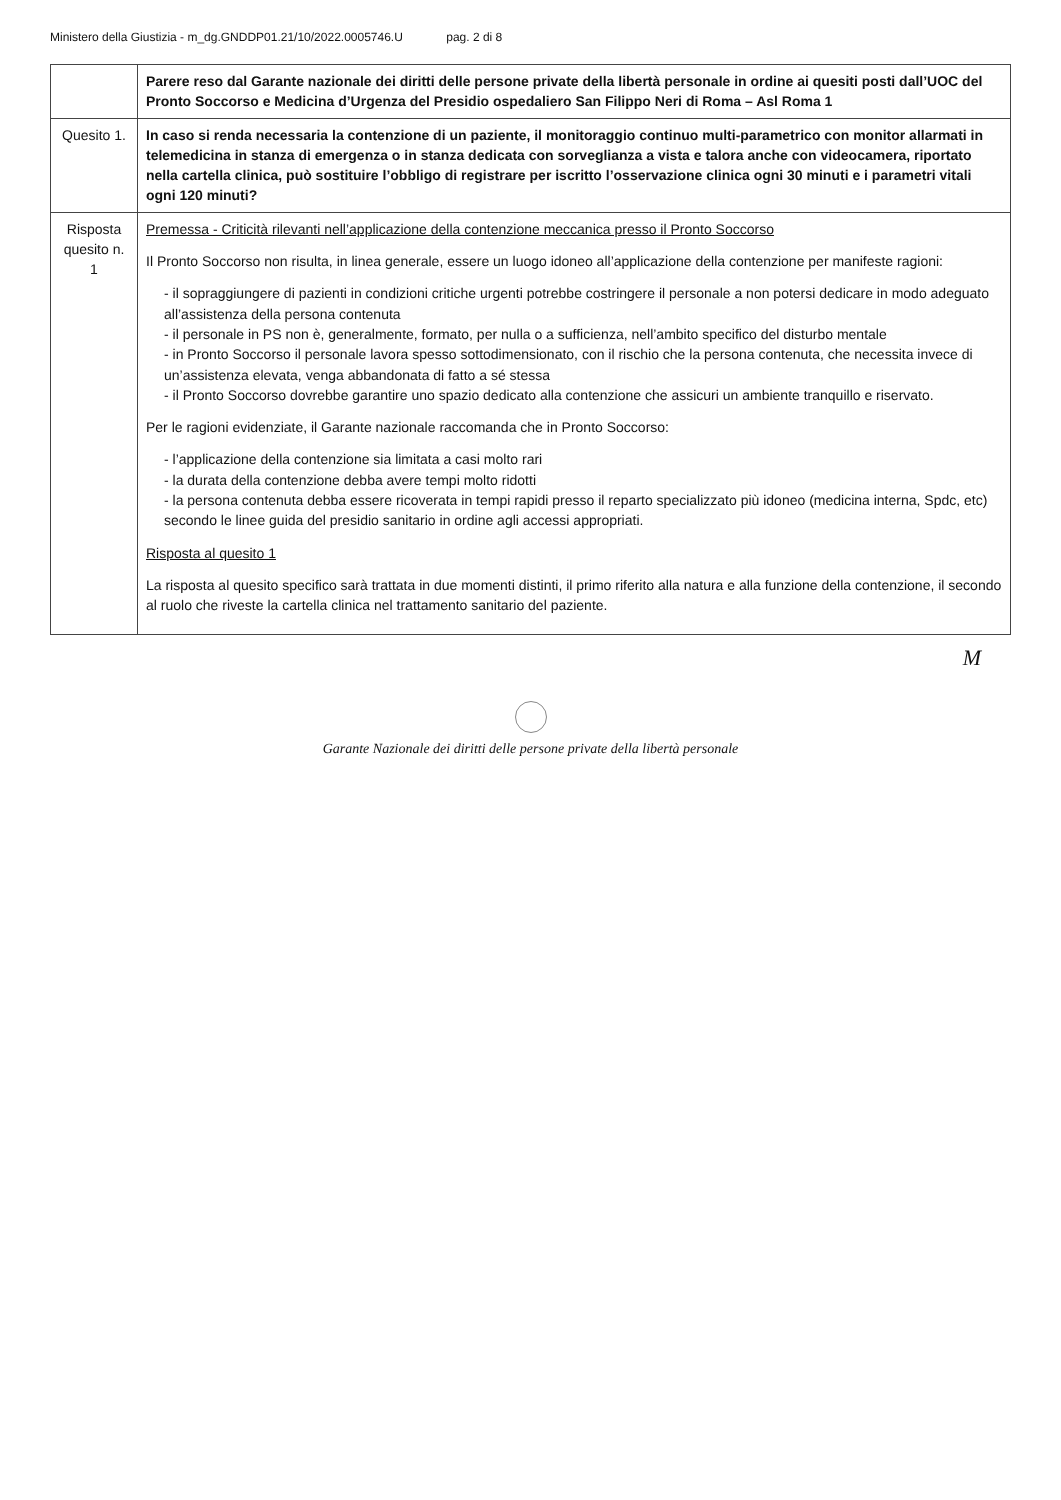Ministero della Giustizia - m_dg.GNDDP01.21/10/2022.0005746.U pag. 2 di 8
| | Parere reso dal Garante nazionale dei diritti delle persone private della libertà personale in ordine ai quesiti posti dall’UOC del Pronto Soccorso e Medicina d’Urgenza del Presidio ospedaliero San Filippo Neri di Roma – Asl Roma 1 |
| Quesito 1. | In caso si renda necessaria la contenzione di un paziente, il monitoraggio continuo multi-parametrico con monitor allarmati in telemedicina in stanza di emergenza o in stanza dedicata con sorveglianza a vista e talora anche con videocamera, riportato nella cartella clinica, può sostituire l’obbligo di registrare per iscritto l’osservazione clinica ogni 30 minuti e i parametri vitali ogni 120 minuti? |
| Risposta quesito n. 1 | Premessa - Criticità rilevanti nell’applicazione della contenzione meccanica presso il Pronto Soccorso Il Pronto Soccorso non risulta, in linea generale, essere un luogo idoneo all’applicazione della contenzione per manifeste ragioni: - il sopraggiungere di pazienti in condizioni critiche urgenti potrebbe costringere il personale a non potersi dedicare in modo adeguato all’assistenza della persona contenuta - il personale in PS non è, generalmente, formato, per nulla o a sufficienza, nell’ambito specifico del disturbo mentale - in Pronto Soccorso il personale lavora spesso sottodimensionato, con il rischio che la persona contenuta, che necessita invece di un’assistenza elevata, venga abbandonata di fatto a sé stessa - il Pronto Soccorso dovrebbe garantire uno spazio dedicato alla contenzione che assicuri un ambiente tranquillo e riservato. Per le ragioni evidenziate, il Garante nazionale raccomanda che in Pronto Soccorso: - l’applicazione della contenzione sia limitata a casi molto rari - la durata della contenzione debba avere tempi molto ridotti - la persona contenuta debba essere ricoverata in tempi rapidi presso il reparto specializzato più idoneo (medicina interna, Spdc, etc) secondo le linee guida del presidio sanitario in ordine agli accessi appropriati. Risposta al quesito 1 La risposta al quesito specifico sarà trattata in due momenti distinti, il primo riferito alla natura e alla funzione della contenzione, il secondo al ruolo che riveste la cartella clinica nel trattamento sanitario del paziente. |
M
Garante Nazionale dei diritti delle persone private della libertà personale